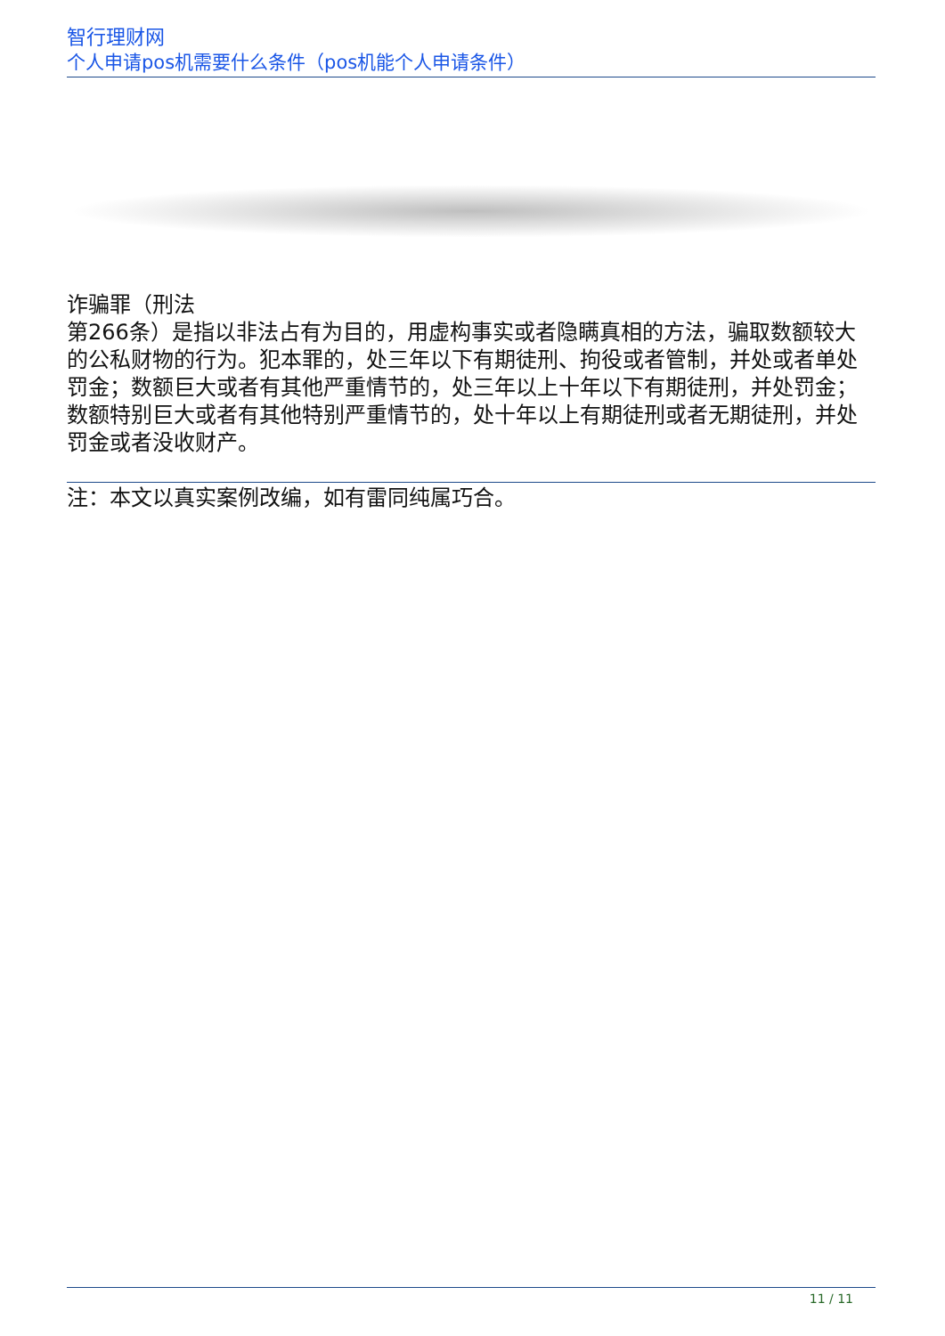智行理财网
个人申请pos机需要什么条件（pos机能个人申请条件）
诈骗罪（刑法
第266条）是指以非法占有为目的，用虚构事实或者隐瞒真相的方法，骗取数额较大的公私财物的行为。犯本罪的，处三年以下有期徒刑、拘役或者管制，并处或者单处罚金；数额巨大或者有其他严重情节的，处三年以上十年以下有期徒刑，并处罚金；数额特别巨大或者有其他特别严重情节的，处十年以上有期徒刑或者无期徒刑，并处罚金或者没收财产。
注：本文以真实案例改编，如有雷同纯属巧合。
11 / 11